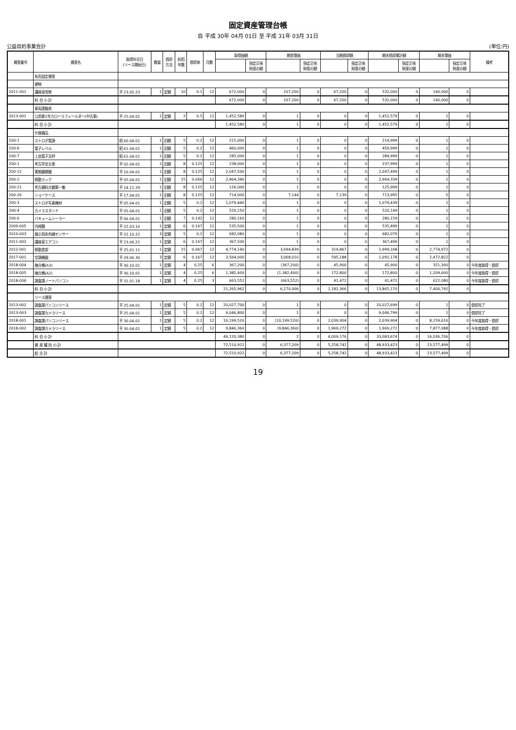固定資産管理台帳
自 平成 30年 04月 01日 至 平成 31年 03月 31日
公益目的事業会計 (単位:円)
| 資産番号 | 資産名 | 取得年月日 (リース開始日) | 数量 | 償却 方法 | 耐用 年数 | 償却率 | 月数 | 取得価額 | | 期首簿価 | | 当期償却額 | | 期末償却累計額 | | 期末簿価 | | 備考 |
| --- | --- | --- | --- | --- | --- | --- | --- | --- | --- | --- | --- | --- | --- | --- | --- | --- | --- | --- |
| | | | | | | | | | 指定正味 財産の額 | | 指定正味 財産の額 | | 指定正味 財産の額 | | 指定正味 財産の額 | | 指定正味 財産の額 | |
| | 有形固定資産 | | | | | | | | | | | | | | | | | |
| | 建物 | | | | | | | | | | | | | | | | | |
| 2011-001 | 講座室改修 | 平 23.05.23 | 1 | 定額 | 10 | 0.1 | 12 | 672,000 | 0 | 207,200 | 0 | 67,200 | 0 | 532,000 | 0 | 140,000 | 0 | |
| | 科 目 小 計 | | | | | | | 672,000 | 0 | 207,200 | 0 | 67,200 | 0 | 532,000 | 0 | 140,000 | 0 | |
| | 車両運搬具 | | | | | | | | | | | | | | | | | |
| 2013-001 | 公用車2号カローラフィールダー(中古車) | 平 25.04.01 | 1 | 定額 | 2 | 0.5 | 12 | 1,452,580 | 0 | 1 | 0 | 0 | 0 | 1,452,579 | 0 | 1 | 0 | |
| | 科 目 小 計 | | | | | | | 1,452,580 | 0 | 1 | 0 | 0 | 0 | 1,452,579 | 0 | 1 | 0 | |
| | 什器備品 | | | | | | | | | | | | | | | | | |
| 100-1 | ストロボ電源 | 昭 60.04.01 | 1 | 旧額 | 5 | 0.2 | 12 | 215,000 | 0 | 1 | 0 | 0 | 0 | 214,999 | 0 | 1 | 0 | |
| 100-6 | 電子レベル | 昭 61.04.01 | 1 | 旧額 | 5 | 0.2 | 12 | 460,000 | 0 | 1 | 0 | 0 | 0 | 459,999 | 0 | 1 | 0 | |
| 100-7 | 上皿電子天秤 | 昭 61.04.01 | 1 | 旧額 | 5 | 0.2 | 12 | 285,000 | 0 | 1 | 0 | 0 | 0 | 284,999 | 0 | 1 | 0 | |
| 200-1 | 考古学全五巻 | 平 02.04.01 | 1 | 旧額 | 8 | 0.125 | 12 | 238,000 | 0 | 1 | 0 | 0 | 0 | 237,999 | 0 | 1 | 0 | |
| 200-12 | 実態顕微鏡 | 平 10.04.01 | 1 | 旧額 | 8 | 0.125 | 12 | 2,047,500 | 0 | 1 | 0 | 0 | 0 | 2,047,499 | 0 | 1 | 0 | |
| 200-2 | 移動ラック | 平 05.04.01 | 1 | 旧額 | 15 | 0.066 | 12 | 2,964,340 | 0 | 1 | 0 | 0 | 0 | 2,964,339 | 0 | 1 | 0 | |
| 200-21 | 考古資料大観第一集 | 平 14.11.29 | 1 | 旧額 | 8 | 0.125 | 12 | 126,000 | 0 | 1 | 0 | 0 | 0 | 125,999 | 0 | 1 | 0 | |
| 200-26 | ショーケース | 平 17.04.01 | 1 | 旧額 | 8 | 0.125 | 12 | 714,000 | 0 | 7,144 | 0 | 7,139 | 0 | 713,995 | 0 | 5 | 0 | |
| 200-3 | ストロボ写真機材 | 平 05.04.01 | 1 | 旧額 | 5 | 0.2 | 12 | 1,079,440 | 0 | 1 | 0 | 0 | 0 | 1,079,439 | 0 | 1 | 0 | |
| 200-4 | カメラスタンド | 平 05.04.01 | 1 | 旧額 | 5 | 0.2 | 12 | 520,150 | 0 | 1 | 0 | 0 | 0 | 520,149 | 0 | 1 | 0 | |
| 200-6 | バキュームシーラー | 平 06.04.01 | 1 | 旧額 | 7 | 0.142 | 12 | 280,160 | 0 | 1 | 0 | 0 | 0 | 280,159 | 0 | 1 | 0 | |
| 2009-005 | 内視鏡 | 平 22.03.10 | 1 | 定額 | 6 | 0.167 | 12 | 535,500 | 0 | 1 | 0 | 0 | 0 | 535,499 | 0 | 1 | 0 | |
| 2010-003 | 展示用赤外線センサー | 平 22.10.22 | 3 | 定額 | 5 | 0.2 | 12 | 682,080 | 0 | 1 | 0 | 0 | 0 | 682,079 | 0 | 1 | 0 | |
| 2011-002 | 講座室エアコン | 平 23.06.21 | 1 | 定額 | 6 | 0.167 | 12 | 367,500 | 0 | 1 | 0 | 0 | 0 | 367,499 | 0 | 1 | 0 | |
| 2012-001 | 移動書架 | 平 25.01.11 | 1 | 定額 | 15 | 0.067 | 12 | 4,774,140 | 0 | 3,094,839 | 0 | 319,867 | 0 | 1,999,168 | 0 | 2,774,972 | 0 | |
| 2017-001 | 空調機器 | 平 29.06.30 | 3 | 定額 | 6 | 0.167 | 12 | 3,564,000 | 0 | 3,068,010 | 0 | 595,188 | 0 | 1,091,178 | 0 | 2,472,822 | 0 | |
| 2018-004 | 複合機(A3) | 平 30.10.01 | 1 | 定額 | 4 | 0.25 | 6 | 367,200 | 0 | (367,200) | 0 | 45,900 | 0 | 45,900 | 0 | 321,300 | 0 | 今年度取得・償却 |
| 2018-005 | 複合機(A2) | 平 30.10.01 | 1 | 定額 | 4 | 0.25 | 6 | 1,382,400 | 0 | (1,382,400) | 0 | 172,800 | 0 | 172,800 | 0 | 1,209,600 | 0 | 今年度取得・償却 |
| 2018-006 | 調査課ノートパソコン | 平 31.01.18 | 1 | 定額 | 4 | 0.25 | 3 | 663,552 | 0 | (663,552) | 0 | 41,472 | 0 | 41,472 | 0 | 622,080 | 0 | 今年度取得・償却 |
| | 科 目 小 計 | | | | | | | 21,265,962 | 0 | 6,170,006 | 0 | 1,182,366 | 0 | 13,865,170 | 0 | 7,400,792 | 0 | |
| | リース資産 | | | | | | | | | | | | | | | | | |
| 2013-002 | 調査課パソコンリース | 平 25.04.01 | 1 | 定額 | 5 | 0.2 | 12 | 20,027,700 | 0 | 1 | 0 | 0 | 0 | 20,027,699 | 0 | 1 | 0 | 償却完了 |
| 2013-003 | 調査課カメラリース | 平 25.04.01 | 1 | 定額 | 5 | 0.2 | 12 | 9,046,800 | 0 | 1 | 0 | 0 | 0 | 9,046,799 | 0 | 1 | 0 | 償却完了 |
| 2018-001 | 調査課パソコンリース | 平 30.04.01 | 1 | 定額 | 5 | 0.2 | 12 | 10,199,520 | 0 | (10,199,520) | 0 | 2,039,904 | 0 | 2,039,904 | 0 | 8,159,616 | 0 | 今年度取得・償却 |
| 2018-002 | 調査課カメラリース | 平 30.04.01 | 1 | 定額 | 5 | 0.2 | 12 | 9,846,360 | 0 | (9,846,360) | 0 | 1,969,272 | 0 | 1,969,272 | 0 | 7,877,088 | 0 | 今年度取得・償却 |
| | 科 目 小 計 | | | | | | | 49,120,380 | 0 | 2 | 0 | 4,009,176 | 0 | 33,083,674 | 0 | 16,036,706 | 0 | |
| | 資 産 種 別 小 計 | | | | | | | 72,510,922 | 0 | 6,377,209 | 0 | 5,258,742 | 0 | 48,933,423 | 0 | 23,577,499 | 0 | |
| | 総 合 計 | | | | | | | 72,510,922 | 0 | 6,377,209 | 0 | 5,258,742 | 0 | 48,933,423 | 0 | 23,577,499 | 0 | |
19